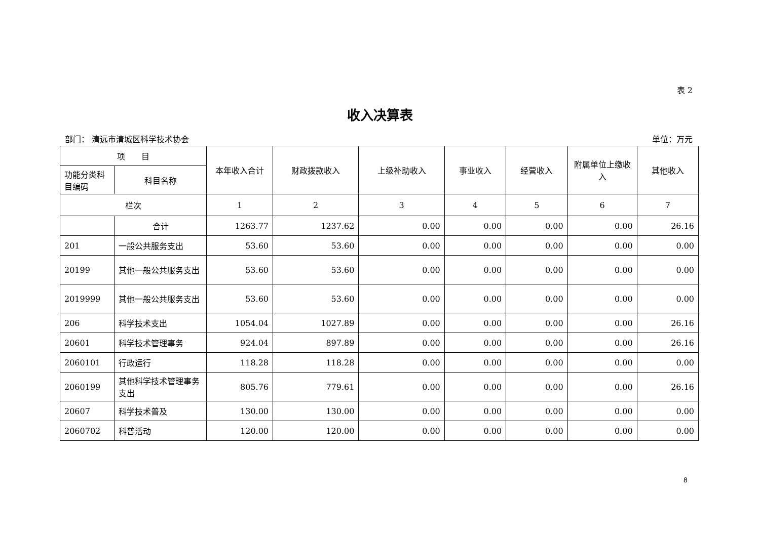表 2
收入决算表
部门： 清远市清城区科学技术协会 单位：万元
| 项 目 | | 本年收入合计 | 财政拨款收入 | 上级补助收入 | 事业收入 | 经营收入 | 附属单位上缴收入 | 其他收入 |
| --- | --- | --- | --- | --- | --- | --- | --- | --- |
| 功能分类科目编码 | 科目名称 | | | | | | | |
| 栏次 | | 1 | 2 | 3 | 4 | 5 | 6 | 7 |
| | 合计 | 1263.77 | 1237.62 | 0.00 | 0.00 | 0.00 | 0.00 | 26.16 |
| 201 | 一般公共服务支出 | 53.60 | 53.60 | 0.00 | 0.00 | 0.00 | 0.00 | 0.00 |
| 20199 | 其他一般公共服务支出 | 53.60 | 53.60 | 0.00 | 0.00 | 0.00 | 0.00 | 0.00 |
| 2019999 | 其他一般公共服务支出 | 53.60 | 53.60 | 0.00 | 0.00 | 0.00 | 0.00 | 0.00 |
| 206 | 科学技术支出 | 1054.04 | 1027.89 | 0.00 | 0.00 | 0.00 | 0.00 | 26.16 |
| 20601 | 科学技术管理事务 | 924.04 | 897.89 | 0.00 | 0.00 | 0.00 | 0.00 | 26.16 |
| 2060101 | 行政运行 | 118.28 | 118.28 | 0.00 | 0.00 | 0.00 | 0.00 | 0.00 |
| 2060199 | 其他科学技术管理事务支出 | 805.76 | 779.61 | 0.00 | 0.00 | 0.00 | 0.00 | 26.16 |
| 20607 | 科学技术普及 | 130.00 | 130.00 | 0.00 | 0.00 | 0.00 | 0.00 | 0.00 |
| 2060702 | 科普活动 | 120.00 | 120.00 | 0.00 | 0.00 | 0.00 | 0.00 | 0.00 |
8